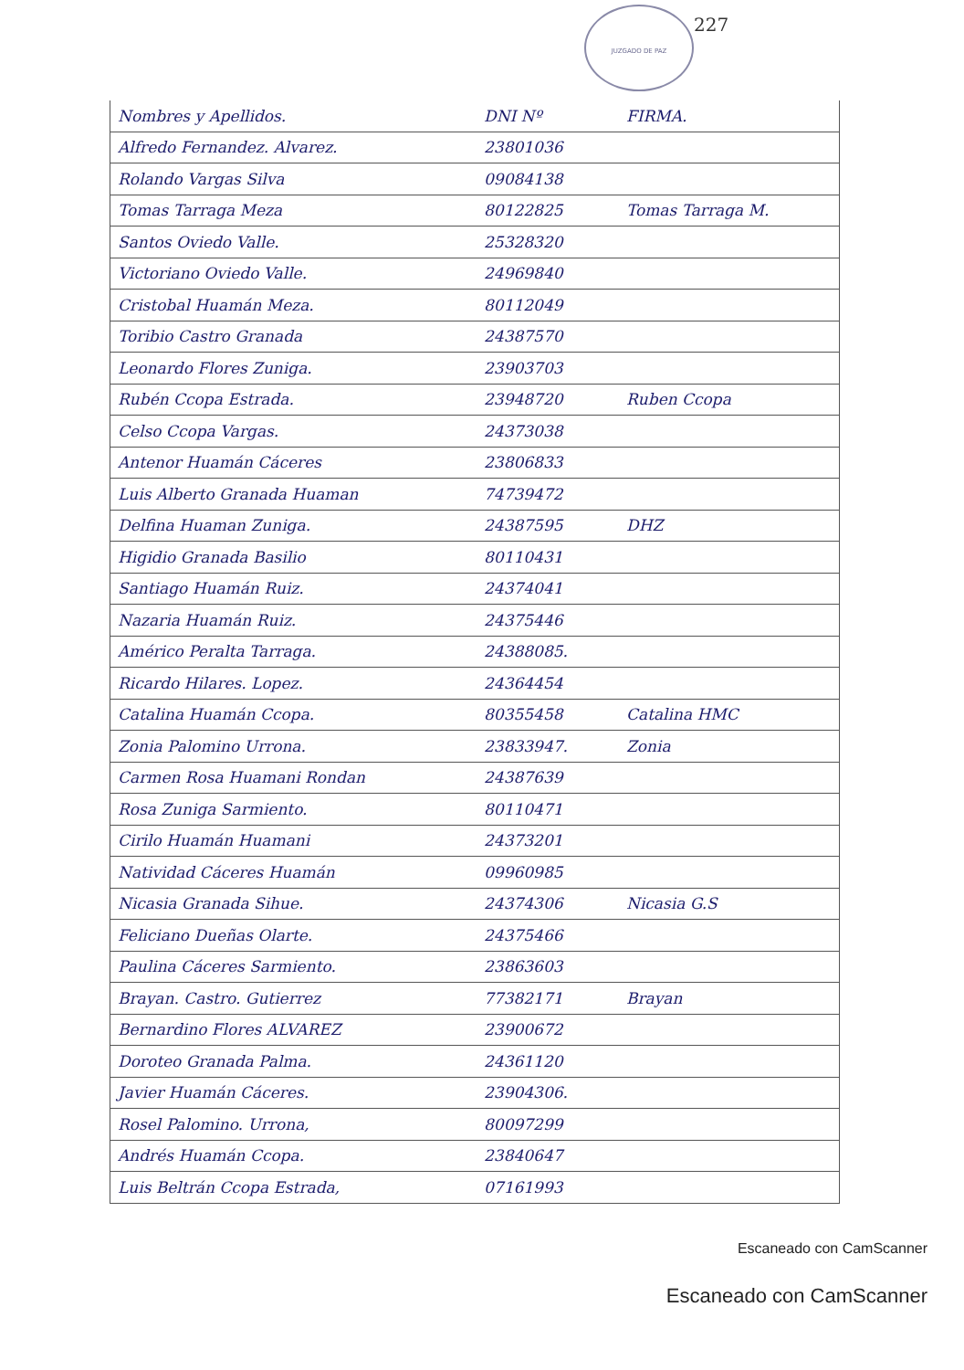JUZGADO DE PAZ
227
| Nombres y Apellidos. | DNI Nº | FIRMA. |
| --- | --- | --- |
| Alfredo Fernandez. Alvarez. | 23801036 | |
| Rolando Vargas Silva | 09084138 | |
| Tomas Tarraga Meza | 80122825 | Tomas Tarraga M. |
| Santos Oviedo Valle. | 25328320 | |
| Victoriano Oviedo Valle. | 24969840 | |
| Cristobal Huamán Meza. | 80112049 | |
| Toribio Castro Granada | 24387570 | |
| Leonardo Flores Zuniga. | 23903703 | |
| Rubén Ccopa Estrada. | 23948720 | Ruben Ccopa |
| Celso Ccopa Vargas. | 24373038 | |
| Antenor Huamán Cáceres | 23806833 | |
| Luis Alberto Granada Huaman | 74739472 | |
| Delfina Huaman Zuniga. | 24387595 | DHZ |
| Higidio Granada Basilio | 80110431 | |
| Santiago Huamán Ruiz. | 24374041 | |
| Nazaria Huamán Ruiz. | 24375446 | |
| Américo Peralta Tarraga. | 24388085. | |
| Ricardo Hilares. Lopez. | 24364454 | |
| Catalina Huamán Ccopa. | 80355458 | Catalina HMC |
| Zonia Palomino Urrona. | 23833947. | Zonia |
| Carmen Rosa Huamani Rondan | 24387639 | |
| Rosa Zuniga Sarmiento. | 80110471 | |
| Cirilo Huamán Huamani | 24373201 | |
| Natividad Cáceres Huamán | 09960985 | |
| Nicasia Granada Sihue. | 24374306 | Nicasia G.S |
| Feliciano Dueñas Olarte. | 24375466 | |
| Paulina Cáceres Sarmiento. | 23863603 | |
| Brayan. Castro. Gutierrez | 77382171 | Brayan |
| Bernardino Flores ALVAREZ | 23900672 | |
| Doroteo Granada Palma. | 24361120 | |
| Javier Huamán Cáceres. | 23904306. | |
| Rosel Palomino. Urrona, | 80097299 | |
| Andrés Huamán Ccopa. | 23840647 | |
| Luis Beltrán Ccopa Estrada, | 07161993 | |
Escaneado con CamScanner
Escaneado con CamScanner